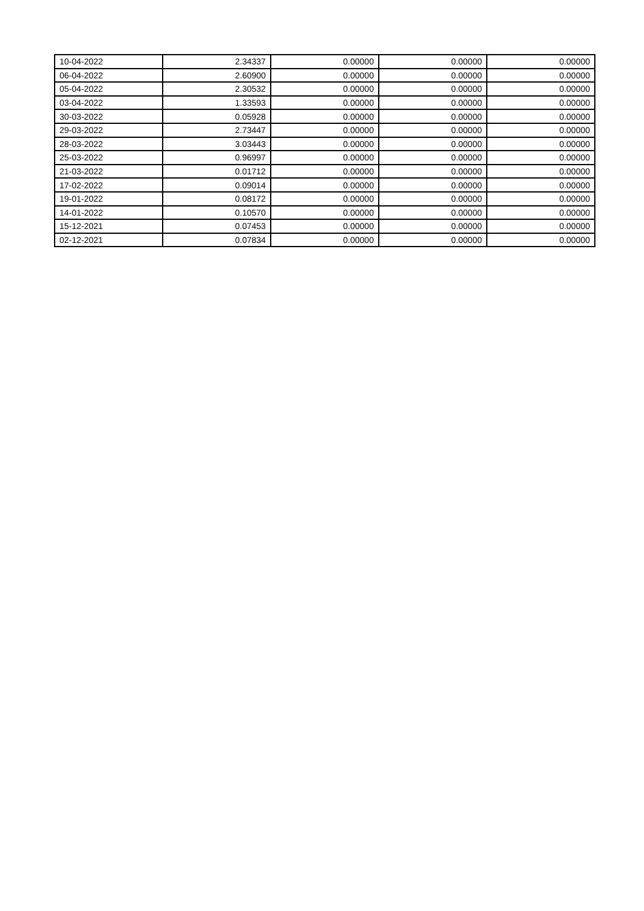| 10-04-2022 | 2.34337 | 0.00000 | 0.00000 | 0.00000 |
| 06-04-2022 | 2.60900 | 0.00000 | 0.00000 | 0.00000 |
| 05-04-2022 | 2.30532 | 0.00000 | 0.00000 | 0.00000 |
| 03-04-2022 | 1.33593 | 0.00000 | 0.00000 | 0.00000 |
| 30-03-2022 | 0.05928 | 0.00000 | 0.00000 | 0.00000 |
| 29-03-2022 | 2.73447 | 0.00000 | 0.00000 | 0.00000 |
| 28-03-2022 | 3.03443 | 0.00000 | 0.00000 | 0.00000 |
| 25-03-2022 | 0.96997 | 0.00000 | 0.00000 | 0.00000 |
| 21-03-2022 | 0.01712 | 0.00000 | 0.00000 | 0.00000 |
| 17-02-2022 | 0.09014 | 0.00000 | 0.00000 | 0.00000 |
| 19-01-2022 | 0.08172 | 0.00000 | 0.00000 | 0.00000 |
| 14-01-2022 | 0.10570 | 0.00000 | 0.00000 | 0.00000 |
| 15-12-2021 | 0.07453 | 0.00000 | 0.00000 | 0.00000 |
| 02-12-2021 | 0.07834 | 0.00000 | 0.00000 | 0.00000 |